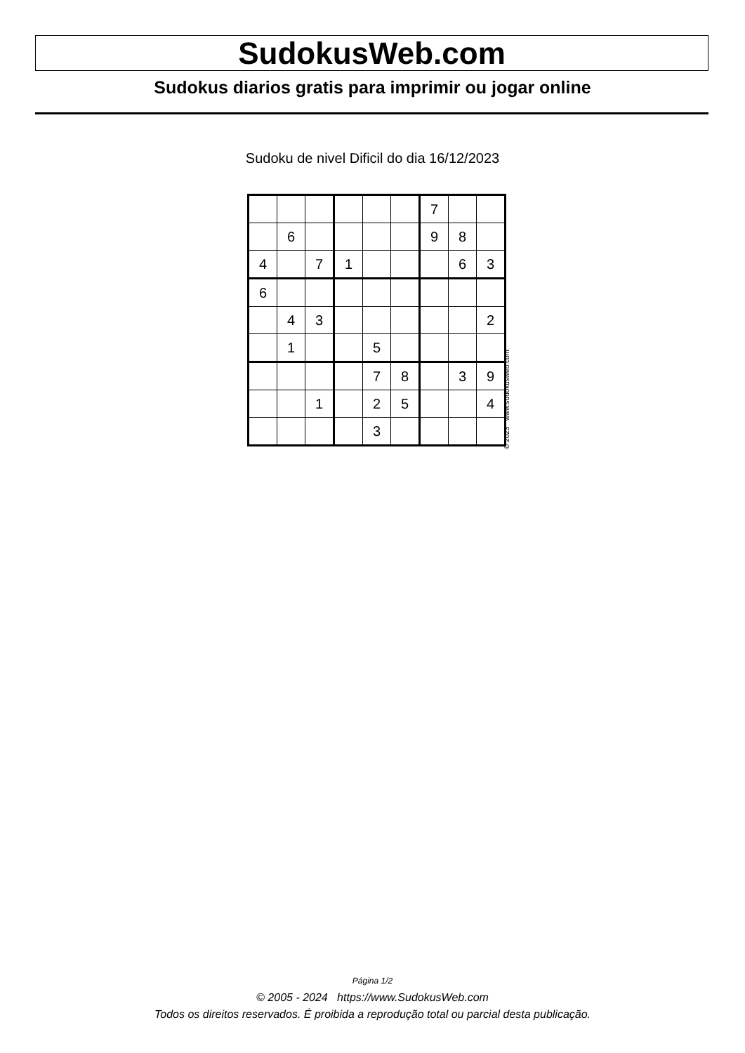SudokusWeb.com
Sudokus diarios gratis para imprimir ou jogar online
Sudoku de nivel Dificil do dia 16/12/2023
| | | | | | | 7 | | |
| | 6 | | | | | 9 | 8 | |
| 4 | | 7 | 1 | | | | 6 | 3 |
| 6 | | | | | | | | |
| | 4 | 3 | | | | | | 2 |
| | 1 | | | 5 | | | | |
| | | | | 7 | 8 | | 3 | 9 |
| | | 1 | | 2 | 5 | | | 4 |
| | | | | 3 | | | | |
© 2023 www.sudokusweb.com
Página 1/2
© 2005 - 2024 https://www.SudokusWeb.com
Todos os direitos reservados. É proibida a reprodução total ou parcial desta publicação.